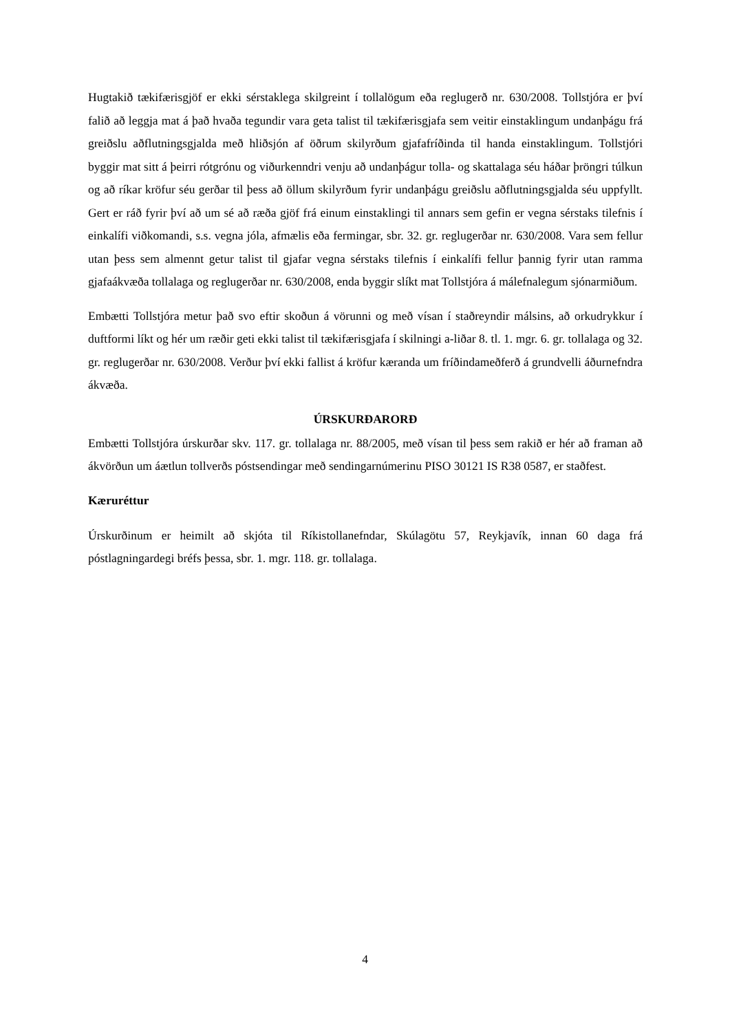Hugtakið tækifærisgjöf er ekki sérstaklega skilgreint í tollalögum eða reglugerð nr. 630/2008. Tollstjóra er því falið að leggja mat á það hvaða tegundir vara geta talist til tækifærisgjafa sem veitir einstaklingum undanþágu frá greiðslu aðflutningsgjalda með hliðsjón af öðrum skilyrðum gjafafríðinda til handa einstaklingum. Tollstjóri byggir mat sitt á þeirri rótgrónu og viðurkenndri venju að undanþágur tolla- og skattalaga séu háðar þröngri túlkun og að ríkar kröfur séu gerðar til þess að öllum skilyrðum fyrir undanþágu greiðslu aðflutningsgjalda séu uppfyllt. Gert er ráð fyrir því að um sé að ræða gjöf frá einum einstaklingi til annars sem gefin er vegna sérstaks tilefnis í einkalífi viðkomandi, s.s. vegna jóla, afmælis eða fermingar, sbr. 32. gr. reglugerðar nr. 630/2008. Vara sem fellur utan þess sem almennt getur talist til gjafar vegna sérstaks tilefnis í einkalífi fellur þannig fyrir utan ramma gjafaákvæða tollalaga og reglugerðar nr. 630/2008, enda byggir slíkt mat Tollstjóra á málefnalegum sjónarmiðum.
Embætti Tollstjóra metur það svo eftir skoðun á vörunni og með vísan í staðreyndir málsins, að orkudrykkur í duftformi líkt og hér um ræðir geti ekki talist til tækifærisgjafa í skilningi a-liðar 8. tl. 1. mgr. 6. gr. tollalaga og 32. gr. reglugerðar nr. 630/2008. Verður því ekki fallist á kröfur kæranda um fríðindameðferð á grundvelli áðurnefndra ákvæða.
ÚRSKURÐARORÐ
Embætti Tollstjóra úrskurðar skv. 117. gr. tollalaga nr. 88/2005, með vísan til þess sem rakið er hér að framan að ákvörðun um áætlun tollverðs póstsendingar með sendingarnúmerinu PISO 30121 IS R38 0587, er staðfest.
Kæruréttur
Úrskurðinum er heimilt að skjóta til Ríkistollanefndar, Skúlagötu 57, Reykjavík, innan 60 daga frá póstlagningardegi bréfs þessa, sbr. 1. mgr. 118. gr. tollalaga.
4